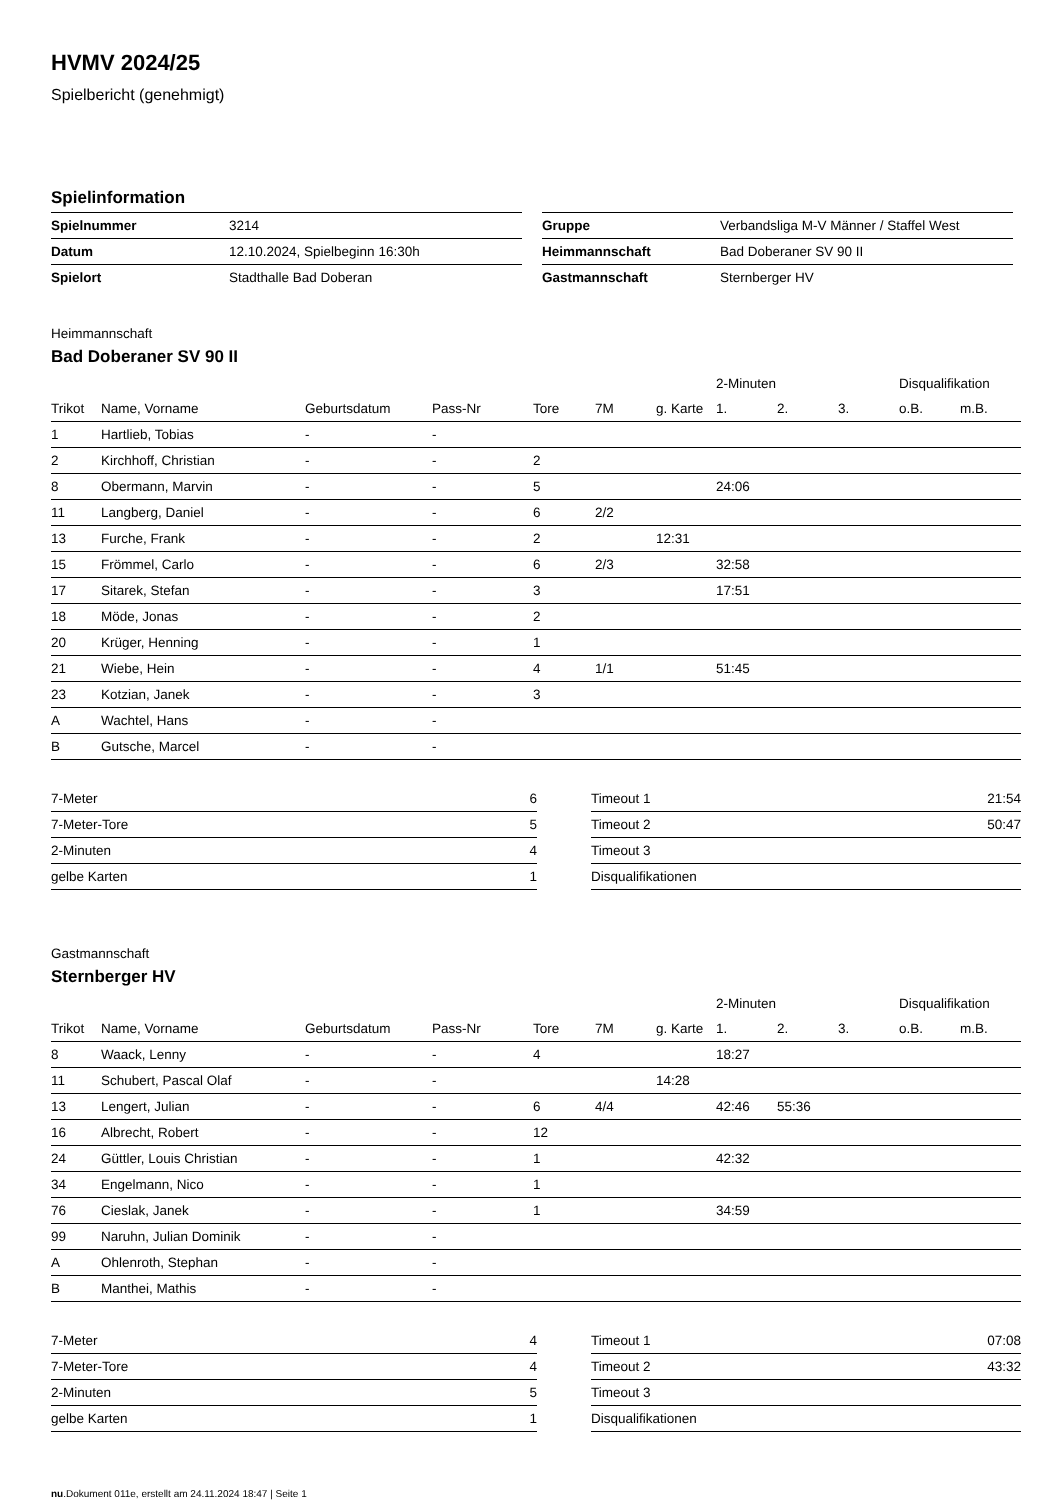HVMV 2024/25
Spielbericht (genehmigt)
Spielinformation
| Spielnummer | 3214 |
| Datum | 12.10.2024, Spielbeginn 16:30h |
| Spielort | Stadthalle Bad Doberan |
| Gruppe | Verbandsliga M-V Männer / Staffel West |
| Heimmannschaft | Bad Doberaner SV 90 II |
| Gastmannschaft | Sternberger HV |
Heimmannschaft
Bad Doberaner SV 90 II
| | | | | | | | 2-Minuten | | | Disqualifikation | |
| --- | --- | --- | --- | --- | --- | --- | --- | --- | --- | --- | --- |
| Trikot | Name, Vorname | Geburtsdatum | Pass-Nr | Tore | 7M | g. Karte | 1. | 2. | 3. | o.B. | m.B. |
| 1 | Hartlieb, Tobias | - | - | | | | | | | | |
| 2 | Kirchhoff, Christian | - | - | 2 | | | | | | | |
| 8 | Obermann, Marvin | - | - | 5 | | | 24:06 | | | | |
| 11 | Langberg, Daniel | - | - | 6 | 2/2 | | | | | | |
| 13 | Furche, Frank | - | - | 2 | | 12:31 | | | | | |
| 15 | Frömmel, Carlo | - | - | 6 | 2/3 | | 32:58 | | | | |
| 17 | Sitarek, Stefan | - | - | 3 | | | 17:51 | | | | |
| 18 | Möde, Jonas | - | - | 2 | | | | | | | |
| 20 | Krüger, Henning | - | - | 1 | | | | | | | |
| 21 | Wiebe, Hein | - | - | 4 | 1/1 | | 51:45 | | | | |
| 23 | Kotzian, Janek | - | - | 3 | | | | | | | |
| A | Wachtel, Hans | - | - | | | | | | | | |
| B | Gutsche, Marcel | - | - | | | | | | | | |
| 7-Meter | 6 |
| 7-Meter-Tore | 5 |
| 2-Minuten | 4 |
| gelbe Karten | 1 |
| Timeout 1 | 21:54 |
| Timeout 2 | 50:47 |
| Timeout 3 | |
| Disqualifikationen | |
Gastmannschaft
Sternberger HV
| | | | | | | | 2-Minuten | | | Disqualifikation | |
| --- | --- | --- | --- | --- | --- | --- | --- | --- | --- | --- | --- |
| Trikot | Name, Vorname | Geburtsdatum | Pass-Nr | Tore | 7M | g. Karte | 1. | 2. | 3. | o.B. | m.B. |
| 8 | Waack, Lenny | - | - | 4 | | | 18:27 | | | | |
| 11 | Schubert, Pascal Olaf | - | - | | | 14:28 | | | | | |
| 13 | Lengert, Julian | - | - | 6 | 4/4 | | 42:46 | 55:36 | | | |
| 16 | Albrecht, Robert | - | - | 12 | | | | | | | |
| 24 | Güttler, Louis Christian | - | - | 1 | | | 42:32 | | | | |
| 34 | Engelmann, Nico | - | - | 1 | | | | | | | |
| 76 | Cieslak, Janek | - | - | 1 | | | 34:59 | | | | |
| 99 | Naruhn, Julian Dominik | - | - | | | | | | | | |
| A | Ohlenroth, Stephan | - | - | | | | | | | | |
| B | Manthei, Mathis | - | - | | | | | | | | |
| 7-Meter | 4 |
| 7-Meter-Tore | 4 |
| 2-Minuten | 5 |
| gelbe Karten | 1 |
| Timeout 1 | 07:08 |
| Timeout 2 | 43:32 |
| Timeout 3 | |
| Disqualifikationen | |
nu.Dokument 011e, erstellt am 24.11.2024 18:47 | Seite 1